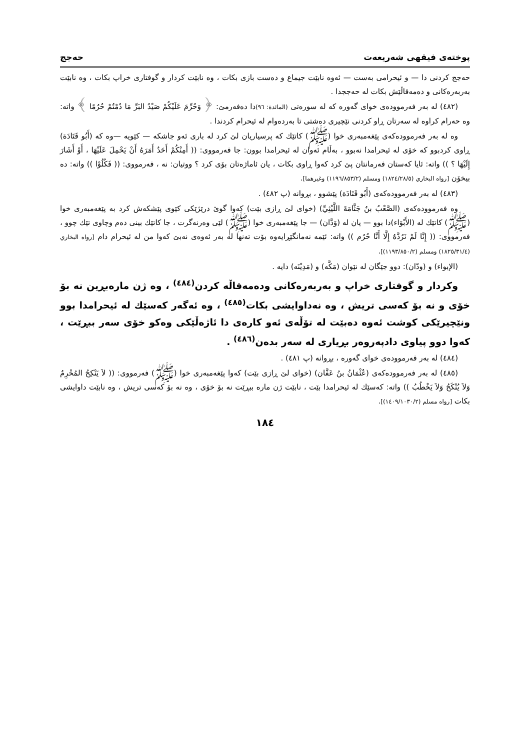پوختەی فیقهی شەریعەت حەجج
حەجج كردنی دا — و ئیحرامی بەست — ئەوە نابێت جیماع و دەست بازی بكات ، وە نابێت كردار و گوفتاری خراپ بكات ، وە نابێت بەربەرەكانی و دەمەقاڵێش بكات لە حەججدا .
(٤٨٢) لە بەر فەرموودەی خوای گەورە كە لە سورەتی (المائدة: ٩٦) دا دەفەرمێ: ﴿ وَحُرِّمَ عَلَيْكُمْ صَيْدُ البَرِّ مَا دُمْتُمْ حُرُمًا ﴾ واتە: وە حەرام كراوە لە سەرتان ڕاو كردنی نێچیری دەشتی تا بەردەوام لە ئیحرام كردندا .
وە لە بەر فەرموودەكەی پێغەمبەری خوا (ﷺ) كاتێك كە پرسیاریان لێ كرد لە باری ئەو جاشكە — كێویە —وە كە (أَبُو قَتَادَة) ڕاوی كردبوو كە خۆی لە ئیحرامدا نەبوو ، بەڵام ئەوان لە ئیحرامدا بوون: جا فەرمووی: (( أَمِنْكُمْ أَحَدٌ أَمَرَهُ أَنْ يَحْمِلَ عَلَيْهَا ، أَوْ أَشَارَ إِلَيْهَا ؟ )) واتە: ئایا كەستان فەرمانتان پێ كرد كەوا ڕاوی بكات ، یان ئاماژەتان بۆی كرد ؟ ووتیان: نە ، فەرمووی: (( فَكُلُوْا )) واتە: دە بیخۆن [رواه البخاري (١٨٢٤/٢٨/٥) ومسلم (١١٩٦/٨٥٣/٢) وغيرهما].
(٤٨٣) لە بەر فەرموودەكەی (أَبُو قَتَادَة) پێشوو ، بڕوانە (پ ٤٨٢) .
وە فەرموودەكەی (الصَّعْبُ بنُ جَثَّامَةَ اللَّيْثِيِّ) (خوای لێ ڕازی بێت) كەوا گوێ درێژێكی كێوی پێشكەش كرد بە پێغەمبەری خوا (ﷺ) كاتێك لە (الأَبْوَاء)دا بوو — یان لە (وَدَّان) — جا پێغەمبەری خوا (ﷺ) لێی وەرنەگرت ، جا كاتێك بینی دەم وچاوی تێك چوو ، فەرمووی: (( إِنَّا لَمْ نَرُدَّهُ إِلَّا أَنَّا حُرُم )) واتە: ئێمە نەمانگێڕایەوە بۆت تەنها لە بەر ئەوەی نەبێ كەوا من لە ئیحرام دام [رواه البخاري (١٨٢٥/٣١/٤) ومسلم (١١٩٣/٨٥٠/٢)].
(الإبواء) و (ودّان): دوو جێگان لە نێوان (مَكَّه) و (مَدِيْنَه) دایە .
وكردار و گوفتاری خراپ و بەربەرەكانی ودەمەقاڵە كردن<sup>(٤٨٤)</sup> ، وە ژن مارەبڕین نە بۆ خۆی و نە بۆ كەسی تریش ، وە نەداوایشی بكات<sup>(٤٨٥)</sup> ، وە ئەگەر كەسێك لە ئیحرامدا بوو ونێچیرێكی كوشت ئەوە دەبێت لە تۆڵەی ئەو كارەی دا ئاژەڵێكی وەكو خۆی سەر ببڕێت ، كەوا دوو پیاوی دادپەروەر بڕیاری لە سەر بدەن<sup>(٤٨٦)</sup> .
(٤٨٤) لە بەر فەرموودەی خوای گەورە ، بڕوانە (پ ٤٨١) .
(٤٨٥) لە بەر فەرموودەكەی (عُثْمَانُ بنُ عَفَّان) (خوای لێ ڕازی بێت) كەوا پێغەمبەری خوا (ﷺ) فەرمووی: (( لاَ يَنْكِحُ المُحْرِمُ وَلاَ يُنْكَحُ وَلاَ يَخْطُبُ )) واتە: كەسێك لە ئیحرامدا بێت ، نابێت ژن مارە ببڕێت نە بۆ خۆی ، وە نە بۆ كەسی تریش ، وە نابێت داوایشی بكات [رواه مسلم (١٤٠٩/١٠٣٠/٢)].
١٨٤